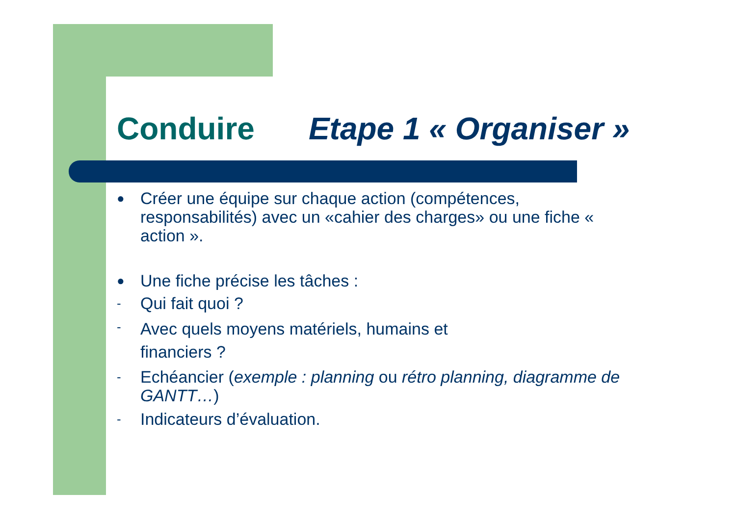Conduire Etape 1 « Organiser »
●
Créer une équipe sur chaque action (compétences, responsabilités) avec un «cahier des charges» ou une fiche « action ».
●
Une fiche précise les tâches :
-
Qui fait quoi ?
-
Avec quels moyens matériels, humains et
financiers ?
-
Echéancier (exemple : planning ou rétro planning, diagramme de GANTT…)
-
Indicateurs d’évaluation.